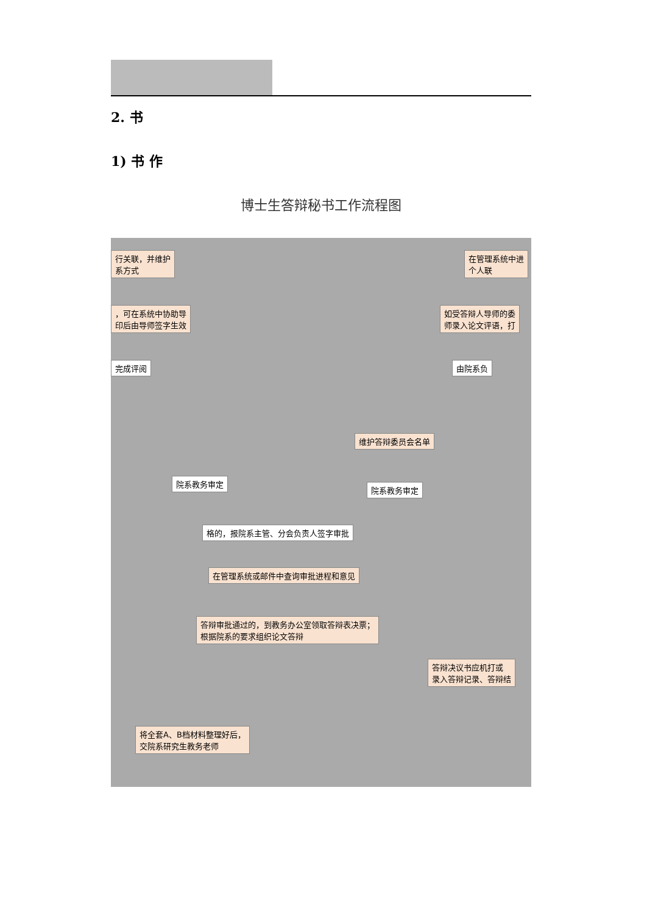2. 书
1) 书 作
博士生答辩秘书工作流程图
行关联，并维护
系方式
在管理系统中进
个人联
，可在系统中协助导
印后由导师签字生效
如受答辩人导师的委
师录入论文评语，打
完成评阅 由院系负
维护答辩委员会名单
院系教务审定
院系教务审定
格的，报院系主管、分会负责人签字审批
在管理系统或邮件中查询审批进程和意见
答辩审批通过的，到教务办公室领取答辩表决票；
根据院系的要求组织论文答辩
答辩决议书应机打或
录入答辩记录、答辩结
将全套A、B档材料整理好后，
交院系研究生教务老师